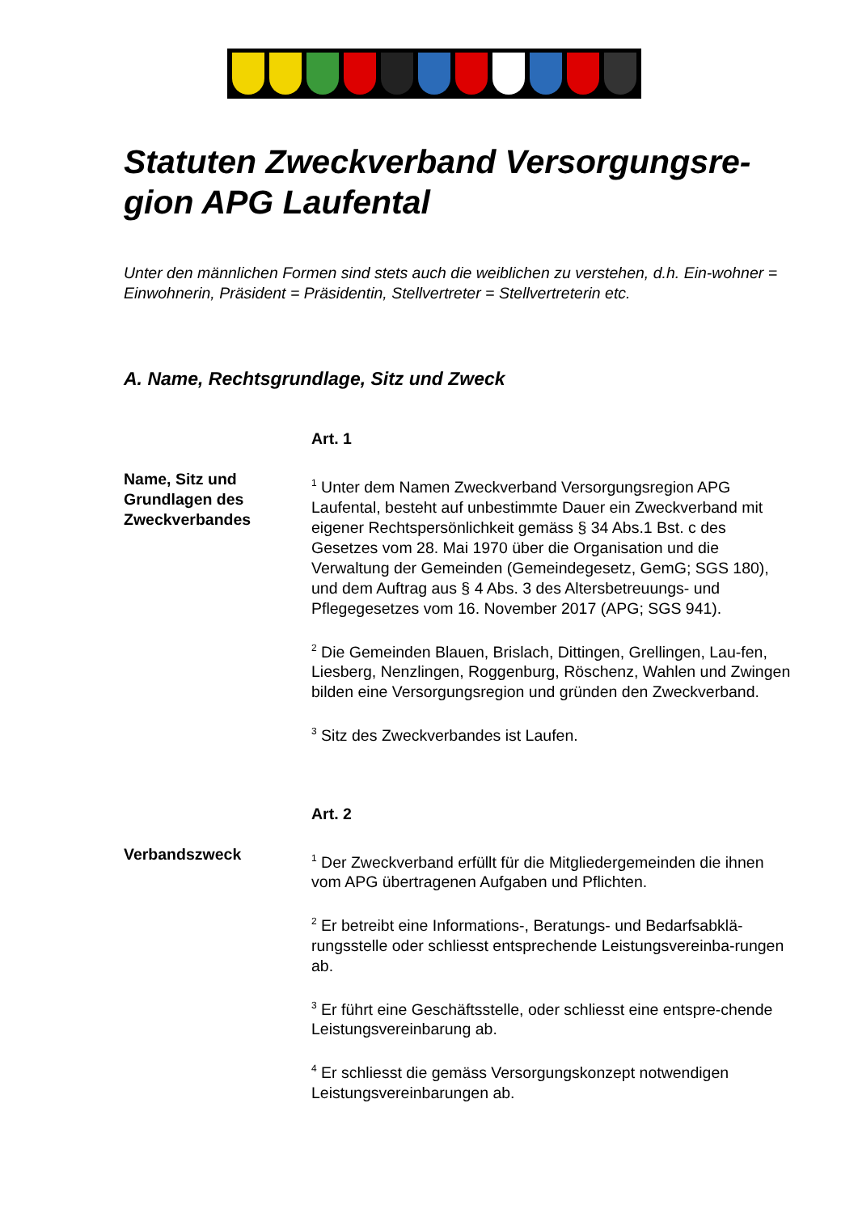Statuten Zweckverband Versorgungsre-gion APG Laufental
Unter den männlichen Formen sind stets auch die weiblichen zu verstehen, d.h. Ein-wohner = Einwohnerin, Präsident = Präsidentin, Stellvertreter = Stellvertreterin etc.
A. Name, Rechtsgrundlage, Sitz und Zweck
Name, Sitz und Grundlagen des Zweckverbandes
Art. 1
<sup>1</sup> Unter dem Namen Zweckverband Versorgungsregion APG Laufental, besteht auf unbestimmte Dauer ein Zweckverband mit eigener Rechtspersönlichkeit gemäss § 34 Abs.1 Bst. c des Gesetzes vom 28. Mai 1970 über die Organisation und die Verwaltung der Gemeinden (Gemeindegesetz, GemG; SGS 180), und dem Auftrag aus § 4 Abs. 3 des Altersbetreuungs- und Pflegegesetzes vom 16. November 2017 (APG; SGS 941).
<sup>2</sup> Die Gemeinden Blauen, Brislach, Dittingen, Grellingen, Lau-fen, Liesberg, Nenzlingen, Roggenburg, Röschenz, Wahlen und Zwingen bilden eine Versorgungsregion und gründen den Zweckverband.
<sup>3</sup> Sitz des Zweckverbandes ist Laufen.
Verbandszweck Art. 2
<sup>1</sup> Der Zweckverband erfüllt für die Mitgliedergemeinden die ihnen vom APG übertragenen Aufgaben und Pflichten.
<sup>2</sup> Er betreibt eine Informations-, Beratungs- und Bedarfsabklä-rungsstelle oder schliesst entsprechende Leistungsvereinba-rungen ab.
<sup>3</sup> Er führt eine Geschäftsstelle, oder schliesst eine entspre-chende Leistungsvereinbarung ab.
<sup>4</sup> Er schliesst die gemäss Versorgungskonzept notwendigen Leistungsvereinbarungen ab.